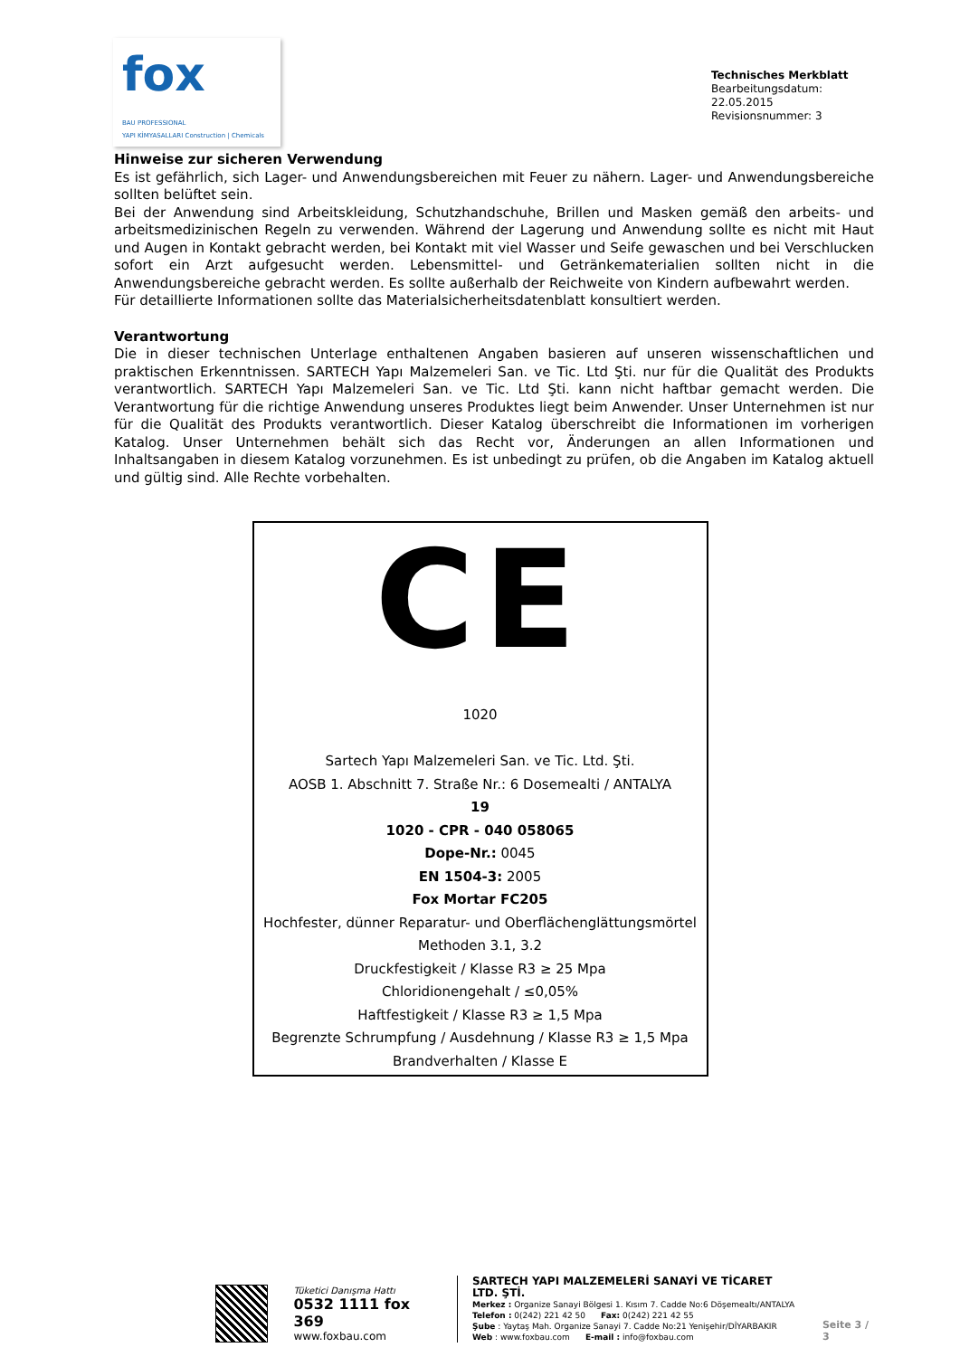fox
BAU PROFESSIONAL
YAPI KİMYASALLARI Construction | Chemicals
Technisches Merkblatt
Bearbeitungsdatum: 22.05.2015
Revisionsnummer: 3
Hinweise zur sicheren Verwendung
Es ist gefährlich, sich Lager- und Anwendungsbereichen mit Feuer zu nähern. Lager- und Anwendungsbereiche sollten belüftet sein.
Bei der Anwendung sind Arbeitskleidung, Schutzhandschuhe, Brillen und Masken gemäß den arbeits- und arbeitsmedizinischen Regeln zu verwenden. Während der Lagerung und Anwendung sollte es nicht mit Haut und Augen in Kontakt gebracht werden, bei Kontakt mit viel Wasser und Seife gewaschen und bei Verschlucken sofort ein Arzt aufgesucht werden. Lebensmittel- und Getränkematerialien sollten nicht in die Anwendungsbereiche gebracht werden. Es sollte außerhalb der Reichweite von Kindern aufbewahrt werden.
Für detaillierte Informationen sollte das Materialsicherheitsdatenblatt konsultiert werden.
Verantwortung
Die in dieser technischen Unterlage enthaltenen Angaben basieren auf unseren wissenschaftlichen und praktischen Erkenntnissen. SARTECH Yapı Malzemeleri San. ve Tic. Ltd Şti. nur für die Qualität des Produkts verantwortlich. SARTECH Yapı Malzemeleri San. ve Tic. Ltd Şti. kann nicht haftbar gemacht werden. Die Verantwortung für die richtige Anwendung unseres Produktes liegt beim Anwender. Unser Unternehmen ist nur für die Qualität des Produkts verantwortlich. Dieser Katalog überschreibt die Informationen im vorherigen Katalog. Unser Unternehmen behält sich das Recht vor, Änderungen an allen Informationen und Inhaltsangaben in diesem Katalog vorzunehmen. Es ist unbedingt zu prüfen, ob die Angaben im Katalog aktuell und gültig sind. Alle Rechte vorbehalten.
CE
1020
Sartech Yapı Malzemeleri San. ve Tic. Ltd. Şti.
AOSB 1. Abschnitt 7. Straße Nr.: 6 Dosemealti / ANTALYA
19
1020 - CPR - 040 058065
Dope-Nr.: 0045
EN 1504-3: 2005
Fox Mortar FC205
Hochfester, dünner Reparatur- und Oberflächenglättungsmörtel
Methoden 3.1, 3.2
Druckfestigkeit / Klasse R3 ≥ 25 Mpa
Chloridionengehalt / ≤0,05%
Haftfestigkeit / Klasse R3 ≥ 1,5 Mpa
Begrenzte Schrumpfung / Ausdehnung / Klasse R3 ≥ 1,5 Mpa
Brandverhalten / Klasse E
Tüketici Danışma Hattı
0532 1111 fox 369
www.foxbau.com
SARTECH YAPI MALZEMELERİ SANAYİ VE TİCARET LTD. ŞTİ.
Merkez : Organize Sanayi Bölgesi 1. Kısım 7. Cadde No:6 Döşemealtı/ANTALYA
Telefon : 0(242) 221 42 50 Fax: 0(242) 221 42 55
Şube : Yaytaş Mah. Organize Sanayi 7. Cadde No:21 Yenişehir/DİYARBAKIR
Web : www.foxbau.com E-mail : info@foxbau.com
Seite 3 / 3